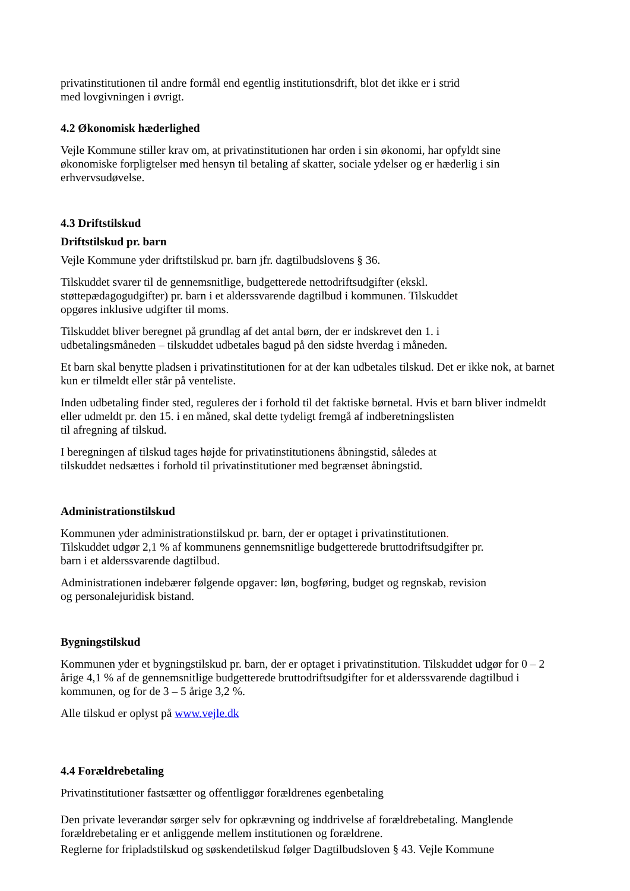privatinstitutionen til andre formål end egentlig institutionsdrift, blot det ikke er i strid
med lovgivningen i øvrigt.
4.2 Økonomisk hæderlighed
Vejle Kommune stiller krav om, at privatinstitutionen har orden i sin økonomi, har opfyldt sine økonomiske forpligtelser med hensyn til betaling af skatter, sociale ydelser og er hæderlig i sin erhvervsudøvelse.
4.3 Driftstilskud
Driftstilskud pr. barn
Vejle Kommune yder driftstilskud pr. barn jfr. dagtilbudslovens § 36.
Tilskuddet svarer til de gennemsnitlige, budgetterede nettodriftsudgifter (ekskl.
støttepædagogudgifter) pr. barn i et alderssvarende dagtilbud i kommunen. Tilskuddet
opgøres inklusive udgifter til moms.
Tilskuddet bliver beregnet på grundlag af det antal børn, der er indskrevet den 1. i
udbetalingsmåneden – tilskuddet udbetales bagud på den sidste hverdag i måneden.
Et barn skal benytte pladsen i privatinstitutionen for at der kan udbetales tilskud. Det er ikke nok, at barnet kun er tilmeldt eller står på venteliste.
Inden udbetaling finder sted, reguleres der i forhold til det faktiske børnetal. Hvis et barn bliver indmeldt eller udmeldt pr. den 15. i en måned, skal dette tydeligt fremgå af indberetningslisten
til afregning af tilskud.
I beregningen af tilskud tages højde for privatinstitutionens åbningstid, således at
tilskuddet nedsættes i forhold til privatinstitutioner med begrænset åbningstid.
Administrationstilskud
Kommunen yder administrationstilskud pr. barn, der er optaget i privatinstitutionen.
Tilskuddet udgør 2,1 % af kommunens gennemsnitlige budgetterede bruttodriftsudgifter pr.
barn i et alderssvarende dagtilbud.
Administrationen indebærer følgende opgaver: løn, bogføring, budget og regnskab, revision
og personalejuridisk bistand.
Bygningstilskud
Kommunen yder et bygningstilskud pr. barn, der er optaget i privatinstitution. Tilskuddet udgør for 0 – 2 årige 4,1 % af de gennemsnitlige budgetterede bruttodriftsudgifter for et alderssvarende dagtilbud i kommunen, og for de 3 – 5 årige 3,2 %.
Alle tilskud er oplyst på www.vejle.dk
4.4 Forældrebetaling
Privatinstitutioner fastsætter og offentliggør forældrenes egenbetaling
Den private leverandør sørger selv for opkrævning og inddrivelse af forældrebetaling. Manglende forældrebetaling er et anliggende mellem institutionen og forældrene.
Reglerne for fripladstilskud og søskendetilskud følger Dagtilbudsloven § 43. Vejle Kommune